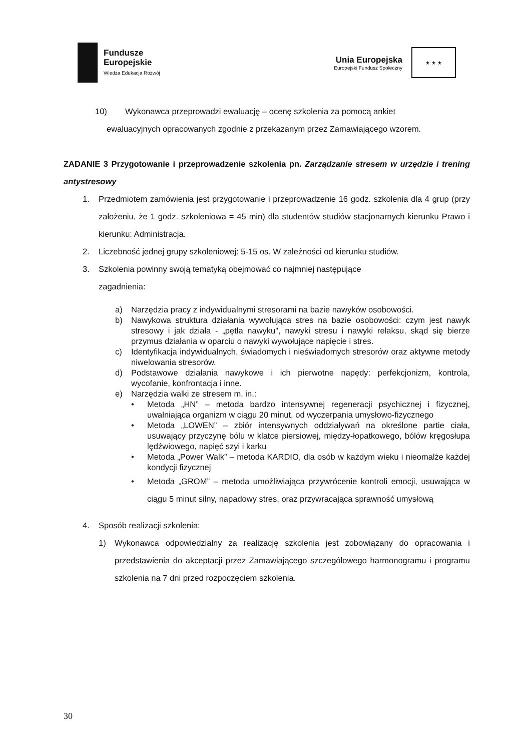Fundusze
Europejskie
Wiedza Edukacja Rozwój
Unia Europejska
Europejski Fundusz Społeczny
★ ★ ★
10) Wykonawca przeprowadzi ewaluację – ocenę szkolenia za pomocą ankiet
ewaluacyjnych opracowanych zgodnie z przekazanym przez Zamawiającego wzorem.
ZADANIE 3 Przygotowanie i przeprowadzenie szkolenia pn. Zarządzanie stresem w urzędzie i trening antystresowy
1. Przedmiotem zamówienia jest przygotowanie i przeprowadzenie 16 godz. szkolenia dla 4 grup (przy założeniu, że 1 godz. szkoleniowa = 45 min) dla studentów studiów stacjonarnych kierunku Prawo i kierunku: Administracja.
2. Liczebność jednej grupy szkoleniowej: 5-15 os. W zależności od kierunku studiów.
3. Szkolenia powinny swoją tematyką obejmować co najmniej następujące
zagadnienia:
a) Narzędzia pracy z indywidualnymi stresorami na bazie nawyków osobowości.
b) Nawykowa struktura działania wywołująca stres na bazie osobowości: czym jest nawyk stresowy i jak działa - „pętla nawyku", nawyki stresu i nawyki relaksu, skąd się bierze przymus działania w oparciu o nawyki wywołujące napięcie i stres.
c) Identyfikacja indywidualnych, świadomych i nieświadomych stresorów oraz aktywne metody niwelowania stresorów.
d) Podstawowe działania nawykowe i ich pierwotne napędy: perfekcjonizm, kontrola, wycofanie, konfrontacja i inne.
e) Narzędzia walki ze stresem m. in.:
• Metoda „HN” – metoda bardzo intensywnej regeneracji psychicznej i fizycznej, uwalniająca organizm w ciągu 20 minut, od wyczerpania umysłowo-fizycznego
• Metoda „LOWEN” – zbiór intensywnych oddziaływań na określone partie ciała, usuwający przyczynę bólu w klatce piersiowej, między-łopatkowego, bólów kręgosłupa lędźwiowego, napięć szyi i karku
• Metoda „Power Walk” – metoda KARDIO, dla osób w każdym wieku i nieomalże każdej kondycji fizycznej
• Metoda „GROM” – metoda umożliwiająca przywrócenie kontroli emocji, usuwająca w ciągu 5 minut silny, napadowy stres, oraz przywracająca sprawność umysłową
4. Sposób realizacji szkolenia:
1) Wykonawca odpowiedzialny za realizację szkolenia jest zobowiązany do opracowania i przedstawienia do akceptacji przez Zamawiającego szczegółowego harmonogramu i programu szkolenia na 7 dni przed rozpoczęciem szkolenia.
30